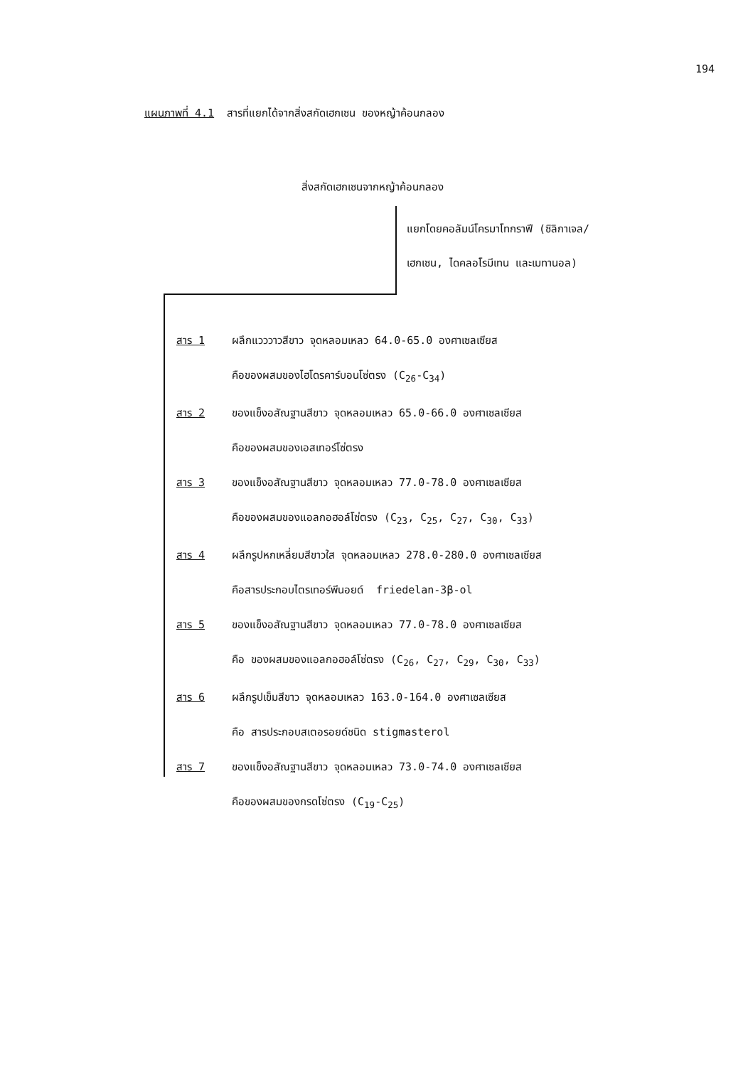194
แผนภาพที่ 4.1 สารที่แยกได้จากสิ่งสกัดเฮกเซน ของหญ้าค้อนกลอง
สิ่งสกัดเฮกเซนจากหญ้าค้อนกลอง
แยกโดยคอลัมน์โครมาโทกราฟี (ซิลิกาเจล/
เฮกเซน, ไดคลอโรมีเทน และเมทานอล)
สาร 1 ผลึกแวววาวสีขาว จุดหลอมเหลว 64.0-65.0 องศาเซลเซียส
คือของผสมของไฮโดรคาร์บอนโซ่ตรง (C<sub>26</sub>-C<sub>34</sub>)
สาร 2 ของแข็งอสัณฐานสีขาว จุดหลอมเหลว 65.0-66.0 องศาเซลเซียส
คือของผสมของเอสเทอร์โซ่ตรง
สาร 3 ของแข็งอสัณฐานสีขาว จุดหลอมเหลว 77.0-78.0 องศาเซลเซียส
คือของผสมของแอลกอฮอล์โซ่ตรง (C<sub>23</sub>, C<sub>25</sub>, C<sub>27</sub>, C<sub>30</sub>, C<sub>33</sub>)
สาร 4 ผลึกรูปหกเหลี่ยมสีขาวใส จุดหลอมเหลว 278.0-280.0 องศาเซลเซียส
คือสารประกอบไตรเทอร์พีนอยด์ friedelan-3β-ol
สาร 5 ของแข็งอสัณฐานสีขาว จุดหลอมเหลว 77.0-78.0 องศาเซลเซียส
คือ ของผสมของแอลกอฮอล์โซ่ตรง (C<sub>26</sub>, C<sub>27</sub>, C<sub>29</sub>, C<sub>30</sub>, C<sub>33</sub>)
สาร 6 ผลึกรูปเข็มสีขาว จุดหลอมเหลว 163.0-164.0 องศาเซลเซียส
คือ สารประกอบสเตอรอยด์ชนิด stigmasterol
สาร 7 ของแข็งอสัณฐานสีขาว จุดหลอมเหลว 73.0-74.0 องศาเซลเซียส
คือของผสมของกรดโซ่ตรง (C<sub>19</sub>-C<sub>25</sub>)